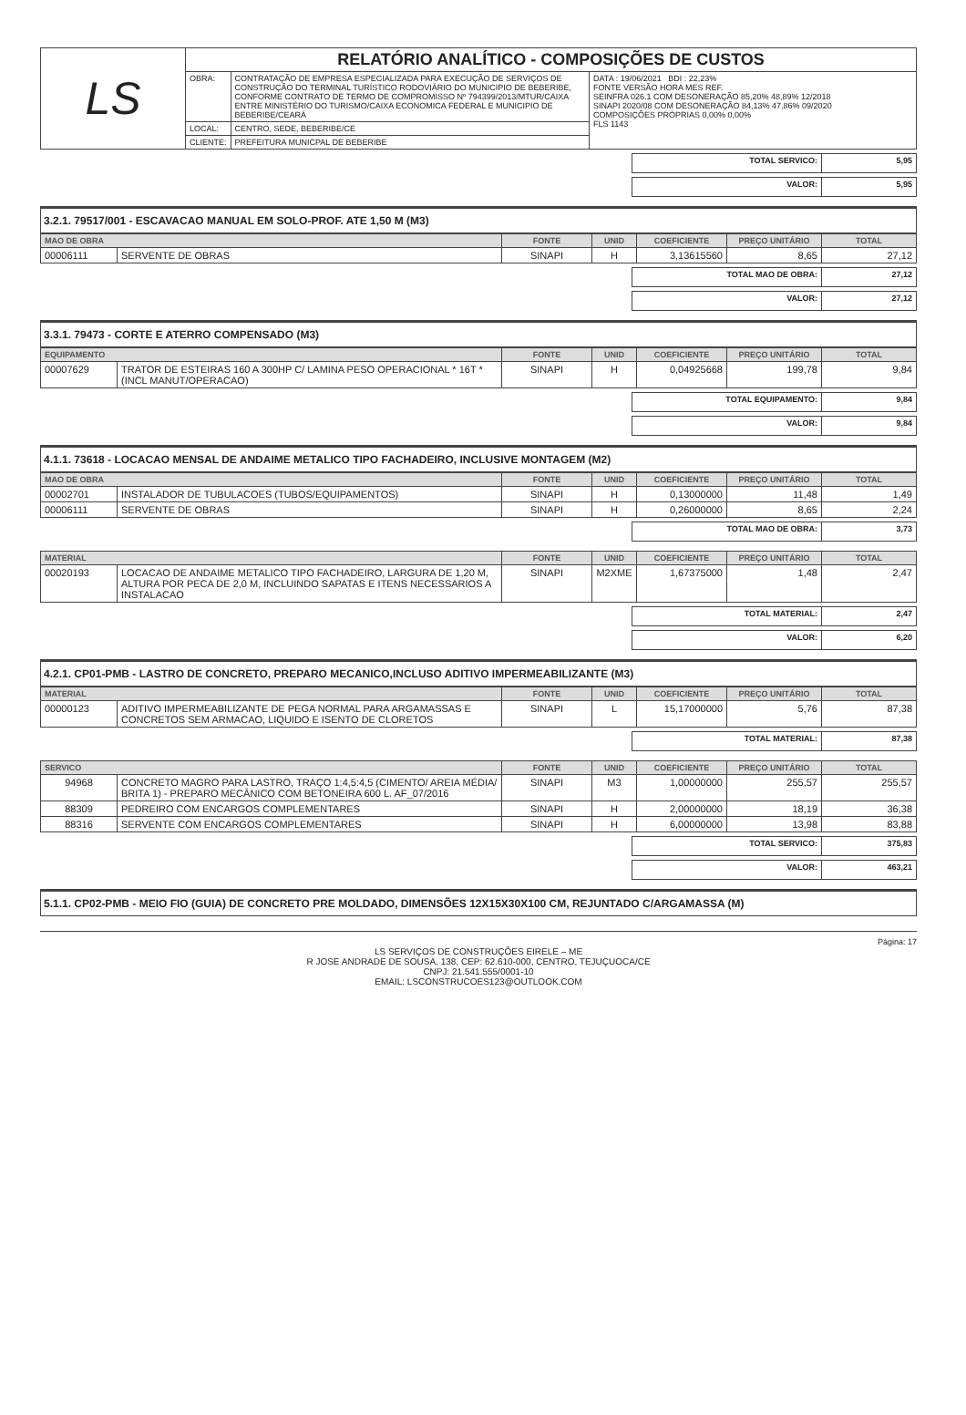| LS | RELATÓRIO ANALÍTICO - COMPOSIÇÕES DE CUSTOS | | |
| | OBRA: | CONTRATAÇÃO DE EMPRESA ESPECIALIZADA PARA EXECUÇÃO DE SERVIÇOS DE CONSTRUÇÃO DO TERMINAL TURÍSTICO RODOVIÁRIO DO MUNICIPIO DE BEBERIBE, CONFORME CONTRATO DE TERMO DE COMPROMISSO Nº 794399/2013/MTUR/CAIXA ENTRE MINISTÉRIO DO TURISMO/CAIXA ECONOMICA FEDERAL E MUNICIPIO DE BEBERIBE/CEARÁ | DATA : 19/06/2021 BDI : 22,23% FONTE VERSÃO HORA MES REF. SEINFRA 026.1 COM DESONERAÇÃO 85,20% 48,89% 12/2018 SINAPI 2020/08 COM DESONERAÇÃO 84,13% 47,86% 09/2020 COMPOSIÇÕES PRÓPRIAS 0,00% 0,00% FLS 1143 |
| | LOCAL: | CENTRO, SEDE, BEBERIBE/CE | |
| | CLIENTE: | PREFEITURA MUNICPAL DE BEBERIBE | |
| TOTAL SERVICO: | 5,95 |
| VALOR: | 5,95 |
3.2.1. 79517/001 - ESCAVACAO MANUAL EM SOLO-PROF. ATE 1,50 M (M3)
| MAO DE OBRA | | FONTE | UNID | COEFICIENTE | PREÇO UNITÁRIO | TOTAL |
| --- | --- | --- | --- | --- | --- | --- |
| 00006111 | SERVENTE DE OBRAS | SINAPI | H | 3,13615560 | 8,65 | 27,12 |
| TOTAL MAO DE OBRA: | 27,12 |
| VALOR: | 27,12 |
3.3.1. 79473 - CORTE E ATERRO COMPENSADO (M3)
| EQUIPAMENTO | | FONTE | UNID | COEFICIENTE | PREÇO UNITÁRIO | TOTAL |
| --- | --- | --- | --- | --- | --- | --- |
| 00007629 | TRATOR DE ESTEIRAS 160 A 300HP C/ LAMINA PESO OPERACIONAL * 16T * (INCL MANUT/OPERACAO) | SINAPI | H | 0,04925668 | 199,78 | 9,84 |
| TOTAL EQUIPAMENTO: | 9,84 |
| VALOR: | 9,84 |
4.1.1. 73618 - LOCACAO MENSAL DE ANDAIME METALICO TIPO FACHADEIRO, INCLUSIVE MONTAGEM (M2)
| MAO DE OBRA | | FONTE | UNID | COEFICIENTE | PREÇO UNITÁRIO | TOTAL |
| --- | --- | --- | --- | --- | --- | --- |
| 00002701 | INSTALADOR DE TUBULACOES (TUBOS/EQUIPAMENTOS) | SINAPI | H | 0,13000000 | 11,48 | 1,49 |
| 00006111 | SERVENTE DE OBRAS | SINAPI | H | 0,26000000 | 8,65 | 2,24 |
| TOTAL MAO DE OBRA: | 3,73 |
| MATERIAL | | FONTE | UNID | COEFICIENTE | PREÇO UNITÁRIO | TOTAL |
| --- | --- | --- | --- | --- | --- | --- |
| 00020193 | LOCACAO DE ANDAIME METALICO TIPO FACHADEIRO, LARGURA DE 1,20 M, ALTURA POR PECA DE 2,0 M, INCLUINDO SAPATAS E ITENS NECESSARIOS A INSTALACAO | SINAPI | M2XME | 1,67375000 | 1,48 | 2,47 |
| TOTAL MATERIAL: | 2,47 |
| VALOR: | 6,20 |
4.2.1. CP01-PMB - LASTRO DE CONCRETO, PREPARO MECANICO,INCLUSO ADITIVO IMPERMEABILIZANTE (M3)
| MATERIAL | | FONTE | UNID | COEFICIENTE | PREÇO UNITÁRIO | TOTAL |
| --- | --- | --- | --- | --- | --- | --- |
| 00000123 | ADITIVO IMPERMEABILIZANTE DE PEGA NORMAL PARA ARGAMASSAS E CONCRETOS SEM ARMACAO, LIQUIDO E ISENTO DE CLORETOS | SINAPI | L | 15,17000000 | 5,76 | 87,38 |
| TOTAL MATERIAL: | 87,38 |
| SERVICO | | FONTE | UNID | COEFICIENTE | PREÇO UNITÁRIO | TOTAL |
| --- | --- | --- | --- | --- | --- | --- |
| 94968 | CONCRETO MAGRO PARA LASTRO, TRAÇO 1:4,5:4,5 (CIMENTO/ AREIA MÉDIA/ BRITA 1) - PREPARO MECÂNICO COM BETONEIRA 600 L. AF_07/2016 | SINAPI | M3 | 1,00000000 | 255,57 | 255,57 |
| 88309 | PEDREIRO COM ENCARGOS COMPLEMENTARES | SINAPI | H | 2,00000000 | 18,19 | 36,38 |
| 88316 | SERVENTE COM ENCARGOS COMPLEMENTARES | SINAPI | H | 6,00000000 | 13,98 | 83,88 |
| TOTAL SERVICO: | 375,83 |
| VALOR: | 463,21 |
5.1.1. CP02-PMB - MEIO FIO (GUIA) DE CONCRETO PRE MOLDADO, DIMENSÕES 12X15X30X100 CM, REJUNTADO C/ARGAMASSA (M)
Página: 17
LS SERVIÇOS DE CONSTRUÇÕES EIRELE – ME
R JOSE ANDRADE DE SOUSA, 138, CEP: 62.610-000, CENTRO, TEJUÇUOCA/CE
CNPJ: 21.541.555/0001-10
EMAIL: LSCONSTRUCOES123@OUTLOOK.COM